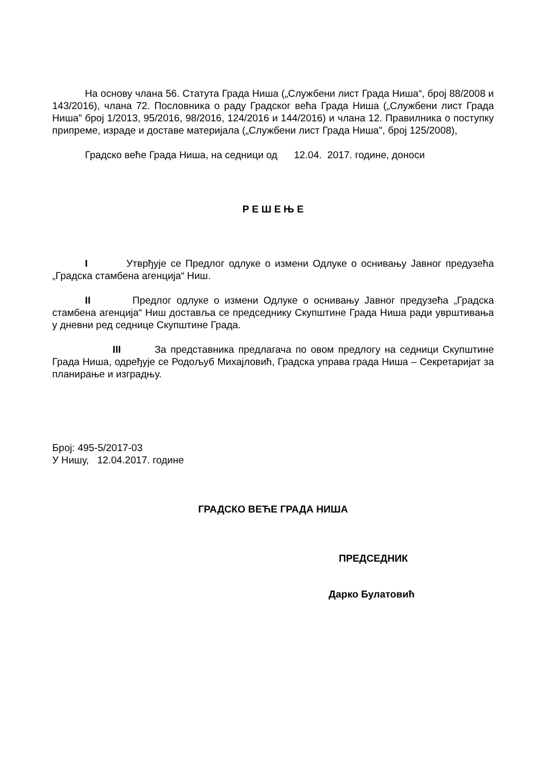На основу члана 56. Статута Града Ниша („Службени лист Града Ниша“, број 88/2008 и 143/2016), члана 72. Пословника о раду Градског већа Града Ниша („Службени лист Града Ниша” број 1/2013, 95/2016, 98/2016, 124/2016 и 144/2016) и члана 12. Правилника о поступку припреме, израде и доставе материјала („Службени лист Града Ниша", број 125/2008),
Градско веће Града Ниша, на седници од 12.04. 2017. године, доноси
Р Е Ш Е Њ Е
I Утврђује се Предлог одлуке о измени Одлуке о оснивању Јавног предузећа „Градска стамбена агенција“ Ниш.
II Предлог одлуке о измени Одлуке о оснивању Јавног предузећа „Градска стамбена агенција“ Ниш доставља се председнику Скупштине Града Ниша ради уврштивања у дневни ред седнице Скупштине Града.
III За представника предлагача по овом предлогу на седници Скупштине Града Ниша, одређује се Родољуб Михајловић, Градска управа града Ниша – Секретаријат за планирање и изградњу.
Број: 495-5/2017-03
У Нишу, 12.04.2017. године
ГРАДСКО ВЕЋЕ ГРАДА НИША
ПРЕДСЕДНИК
Дарко Булатовић